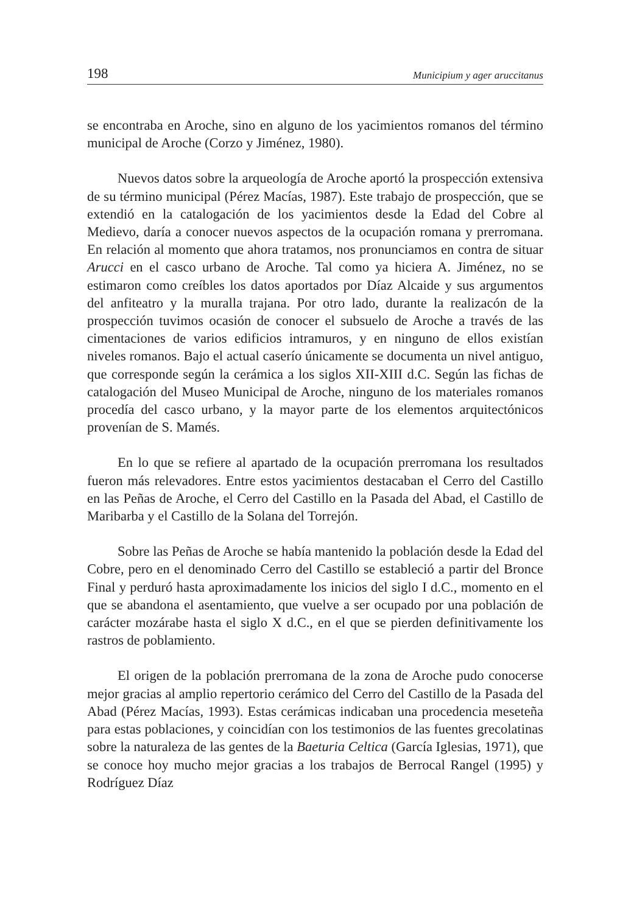198 Municipium y ager aruccitanus
se encontraba en Aroche, sino en alguno de los yacimientos romanos del término municipal de Aroche (Corzo y Jiménez, 1980).
Nuevos datos sobre la arqueología de Aroche aportó la prospección extensiva de su término municipal (Pérez Macías, 1987). Este trabajo de prospección, que se extendió en la catalogación de los yacimientos desde la Edad del Cobre al Medievo, daría a conocer nuevos aspectos de la ocupación romana y prerromana. En relación al momento que ahora tratamos, nos pronunciamos en contra de situar Arucci en el casco urbano de Aroche. Tal como ya hiciera A. Jiménez, no se estimaron como creíbles los datos aportados por Díaz Alcaide y sus argumentos del anfiteatro y la muralla trajana. Por otro lado, durante la realizacón de la prospección tuvimos ocasión de conocer el subsuelo de Aroche a través de las cimentaciones de varios edificios intramuros, y en ninguno de ellos existían niveles romanos. Bajo el actual caserío únicamente se documenta un nivel antiguo, que corresponde según la cerámica a los siglos XII-XIII d.C. Según las fichas de catalogación del Museo Municipal de Aroche, ninguno de los materiales romanos procedía del casco urbano, y la mayor parte de los elementos arquitectónicos provenían de S. Mamés.
En lo que se refiere al apartado de la ocupación prerromana los resultados fueron más relevadores. Entre estos yacimientos destacaban el Cerro del Castillo en las Peñas de Aroche, el Cerro del Castillo en la Pasada del Abad, el Castillo de Maribarba y el Castillo de la Solana del Torrejón.
Sobre las Peñas de Aroche se había mantenido la población desde la Edad del Cobre, pero en el denominado Cerro del Castillo se estableció a partir del Bronce Final y perduró hasta aproximadamente los inicios del siglo I d.C., momento en el que se abandona el asentamiento, que vuelve a ser ocupado por una población de carácter mozárabe hasta el siglo X d.C., en el que se pierden definitivamente los rastros de poblamiento.
El origen de la población prerromana de la zona de Aroche pudo conocerse mejor gracias al amplio repertorio cerámico del Cerro del Castillo de la Pasada del Abad (Pérez Macías, 1993). Estas cerámicas indicaban una procedencia meseteña para estas poblaciones, y coincidían con los testimonios de las fuentes grecolatinas sobre la naturaleza de las gentes de la Baeturia Celtica (García Iglesias, 1971), que se conoce hoy mucho mejor gracias a los trabajos de Berrocal Rangel (1995) y Rodríguez Díaz